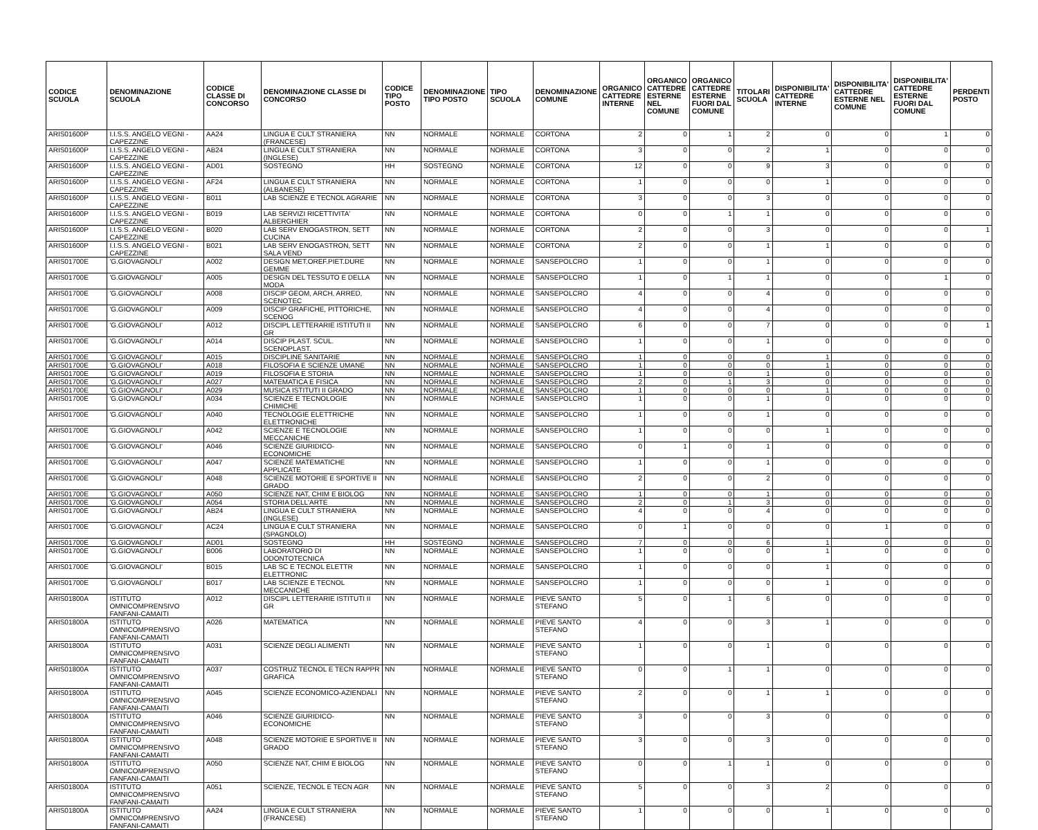| CODICE SCUOLA | DENOMINAZIONE SCUOLA | CODICE CLASSE DI CONCORSO | DENOMINAZIONE CLASSE DI CONCORSO | CODICE TIPO POSTO | DENOMINAZIONE TIPO POSTO | TIPO SCUOLA | DENOMINAZIONE COMUNE | ORGANICO CATTEDRE INTERNE | ORGANICO CATTEDRE ESTERNE NEL COMUNE | ORGANICO CATTEDRE ESTERNE FUORI DAL COMUNE | TITOLARI SCUOLA | DISPONIBILITA' CATTEDRE INTERNE | DISPONIBILITA' CATTEDRE ESTERNE NEL COMUNE | DISPONIBILITA' CATTEDRE ESTERNE FUORI DAL COMUNE | PERDENTI POSTO |
| --- | --- | --- | --- | --- | --- | --- | --- | --- | --- | --- | --- | --- | --- | --- | --- |
| ARIS01600P | I.I.S.S. ANGELO VEGNI - CAPEZZINE | AA24 | LINGUA E CULT STRANIERA (FRANCESE) | NN | NORMALE | NORMALE | CORTONA | 2 | 0 | 1 | 2 | 0 | 0 | 1 | 0 |
| ARIS01600P | I.I.S.S. ANGELO VEGNI - CAPEZZINE | AB24 | LINGUA E CULT STRANIERA (INGLESE) | NN | NORMALE | NORMALE | CORTONA | 3 | 0 | 0 | 2 | 1 | 0 | 0 | 0 |
| ARIS01600P | I.I.S.S. ANGELO VEGNI - CAPEZZINE | AD01 | SOSTEGNO | HH | SOSTEGNO | NORMALE | CORTONA | 12 | 0 | 0 | 9 | 3 | 0 | 0 | 0 |
| ARIS01600P | I.I.S.S. ANGELO VEGNI - CAPEZZINE | AF24 | LINGUA E CULT STRANIERA (ALBANESE) | NN | NORMALE | NORMALE | CORTONA | 1 | 0 | 0 | 0 | 1 | 0 | 0 | 0 |
| ARIS01600P | I.I.S.S. ANGELO VEGNI - CAPEZZINE | B011 | LAB SCIENZE E TECNOL AGRARIE | NN | NORMALE | NORMALE | CORTONA | 3 | 0 | 0 | 3 | 0 | 0 | 0 | 0 |
| ARIS01600P | I.I.S.S. ANGELO VEGNI - CAPEZZINE | B019 | LAB SERVIZI RICETTIVITA' ALBERGHIER | NN | NORMALE | NORMALE | CORTONA | 0 | 0 | 1 | 1 | 0 | 0 | 0 | 0 |
| ARIS01600P | I.I.S.S. ANGELO VEGNI - CAPEZZINE | B020 | LAB SERV ENOGASTRON, SETT CUCINA | NN | NORMALE | NORMALE | CORTONA | 2 | 0 | 0 | 3 | 0 | 0 | 0 | 1 |
| ARIS01600P | I.I.S.S. ANGELO VEGNI - CAPEZZINE | B021 | LAB SERV ENOGASTRON, SETT SALA VEND | NN | NORMALE | NORMALE | CORTONA | 2 | 0 | 0 | 1 | 1 | 0 | 0 | 0 |
| ARIS01700E | 'G.GIOVAGNOLI' | A002 | DESIGN MET.OREF.PIET.DURE GEMME | NN | NORMALE | NORMALE | SANSEPOLCRO | 1 | 0 | 0 | 1 | 0 | 0 | 0 | 0 |
| ARIS01700E | 'G.GIOVAGNOLI' | A005 | DESIGN DEL TESSUTO E DELLA MODA | NN | NORMALE | NORMALE | SANSEPOLCRO | 1 | 0 | 1 | 1 | 0 | 0 | 1 | 0 |
| ARIS01700E | 'G.GIOVAGNOLI' | A008 | DISCIP GEOM, ARCH, ARRED, SCENOTEC | NN | NORMALE | NORMALE | SANSEPOLCRO | 4 | 0 | 0 | 4 | 0 | 0 | 0 | 0 |
| ARIS01700E | 'G.GIOVAGNOLI' | A009 | DISCIP GRAFICHE, PITTORICHE, SCENOG | NN | NORMALE | NORMALE | SANSEPOLCRO | 4 | 0 | 0 | 4 | 0 | 0 | 0 | 0 |
| ARIS01700E | 'G.GIOVAGNOLI' | A012 | DISCIPL LETTERARIE ISTITUTI II GR | NN | NORMALE | NORMALE | SANSEPOLCRO | 6 | 0 | 0 | 7 | 0 | 0 | 0 | 1 |
| ARIS01700E | 'G.GIOVAGNOLI' | A014 | DISCIP PLAST. SCUL. SCENOPLAST. | NN | NORMALE | NORMALE | SANSEPOLCRO | 1 | 0 | 0 | 1 | 0 | 0 | 0 | 0 |
| ARIS01700E | 'G.GIOVAGNOLI' | A015 | DISCIPLINE SANITARIE | NN | NORMALE | NORMALE | SANSEPOLCRO | 1 | 0 | 0 | 0 | 1 | 0 | 0 | 0 |
| ARIS01700E | 'G.GIOVAGNOLI' | A018 | FILOSOFIA E SCIENZE UMANE | NN | NORMALE | NORMALE | SANSEPOLCRO | 1 | 0 | 0 | 0 | 1 | 0 | 0 | 0 |
| ARIS01700E | 'G.GIOVAGNOLI' | A019 | FILOSOFIA E STORIA | NN | NORMALE | NORMALE | SANSEPOLCRO | 1 | 0 | 0 | 1 | 0 | 0 | 0 | 0 |
| ARIS01700E | 'G.GIOVAGNOLI' | A027 | MATEMATICA E FISICA | NN | NORMALE | NORMALE | SANSEPOLCRO | 2 | 0 | 1 | 3 | 0 | 0 | 0 | 0 |
| ARIS01700E | 'G.GIOVAGNOLI' | A029 | MUSICA ISTITUTI II GRADO | NN | NORMALE | NORMALE | SANSEPOLCRO | 1 | 0 | 0 | 0 | 1 | 0 | 0 | 0 |
| ARIS01700E | 'G.GIOVAGNOLI' | A034 | SCIENZE E TECNOLOGIE CHIMICHE | NN | NORMALE | NORMALE | SANSEPOLCRO | 1 | 0 | 0 | 1 | 0 | 0 | 0 | 0 |
| ARIS01700E | 'G.GIOVAGNOLI' | A040 | TECNOLOGIE ELETTRICHE ELETTRONICHE | NN | NORMALE | NORMALE | SANSEPOLCRO | 1 | 0 | 0 | 1 | 0 | 0 | 0 | 0 |
| ARIS01700E | 'G.GIOVAGNOLI' | A042 | SCIENZE E TECNOLOGIE MECCANICHE | NN | NORMALE | NORMALE | SANSEPOLCRO | 1 | 0 | 0 | 0 | 1 | 0 | 0 | 0 |
| ARIS01700E | 'G.GIOVAGNOLI' | A046 | SCIENZE GIURIDICO-ECONOMICHE | NN | NORMALE | NORMALE | SANSEPOLCRO | 0 | 1 | 0 | 1 | 0 | 0 | 0 | 0 |
| ARIS01700E | 'G.GIOVAGNOLI' | A047 | SCIENZE MATEMATICHE APPLICATE | NN | NORMALE | NORMALE | SANSEPOLCRO | 1 | 0 | 0 | 1 | 0 | 0 | 0 | 0 |
| ARIS01700E | 'G.GIOVAGNOLI' | A048 | SCIENZE MOTORIE E SPORTIVE II GRADO | NN | NORMALE | NORMALE | SANSEPOLCRO | 2 | 0 | 0 | 2 | 0 | 0 | 0 | 0 |
| ARIS01700E | 'G.GIOVAGNOLI' | A050 | SCIENZE NAT, CHIM E BIOLOG | NN | NORMALE | NORMALE | SANSEPOLCRO | 1 | 0 | 0 | 1 | 0 | 0 | 0 | 0 |
| ARIS01700E | 'G.GIOVAGNOLI' | A054 | STORIA DELL'ARTE | NN | NORMALE | NORMALE | SANSEPOLCRO | 2 | 0 | 1 | 3 | 0 | 0 | 0 | 0 |
| ARIS01700E | 'G.GIOVAGNOLI' | AB24 | LINGUA E CULT STRANIERA (INGLESE) | NN | NORMALE | NORMALE | SANSEPOLCRO | 4 | 0 | 0 | 4 | 0 | 0 | 0 | 0 |
| ARIS01700E | 'G.GIOVAGNOLI' | AC24 | LINGUA E CULT STRANIERA (SPAGNOLO) | NN | NORMALE | NORMALE | SANSEPOLCRO | 0 | 1 | 0 | 0 | 0 | 1 | 0 | 0 |
| ARIS01700E | 'G.GIOVAGNOLI' | AD01 | SOSTEGNO | HH | SOSTEGNO | NORMALE | SANSEPOLCRO | 7 | 0 | 0 | 6 | 1 | 0 | 0 | 0 |
| ARIS01700E | 'G.GIOVAGNOLI' | B006 | LABORATORIO DI ODONTOTECNICA | NN | NORMALE | NORMALE | SANSEPOLCRO | 1 | 0 | 0 | 0 | 1 | 0 | 0 | 0 |
| ARIS01700E | 'G.GIOVAGNOLI' | B015 | LAB SC E TECNOL ELETTR ELETTRONIC | NN | NORMALE | NORMALE | SANSEPOLCRO | 1 | 0 | 0 | 0 | 1 | 0 | 0 | 0 |
| ARIS01700E | 'G.GIOVAGNOLI' | B017 | LAB SCIENZE E TECNOL MECCANICHE | NN | NORMALE | NORMALE | SANSEPOLCRO | 1 | 0 | 0 | 0 | 1 | 0 | 0 | 0 |
| ARIS01800A | ISTITUTO OMNICOMPRENSIVO FANFANI-CAMAITI | A012 | DISCIPL LETTERARIE ISTITUTI II GR | NN | NORMALE | NORMALE | PIEVE SANTO STEFANO | 5 | 0 | 1 | 6 | 0 | 0 | 0 | 0 |
| ARIS01800A | ISTITUTO OMNICOMPRENSIVO FANFANI-CAMAITI | A026 | MATEMATICA | NN | NORMALE | NORMALE | PIEVE SANTO STEFANO | 4 | 0 | 0 | 3 | 1 | 0 | 0 | 0 |
| ARIS01800A | ISTITUTO OMNICOMPRENSIVO FANFANI-CAMAITI | A031 | SCIENZE DEGLI ALIMENTI | NN | NORMALE | NORMALE | PIEVE SANTO STEFANO | 1 | 0 | 0 | 1 | 0 | 0 | 0 | 0 |
| ARIS01800A | ISTITUTO OMNICOMPRENSIVO FANFANI-CAMAITI | A037 | COSTRUZ TECNOL E TECN RAPPR GRAFICA | NN | NORMALE | NORMALE | PIEVE SANTO STEFANO | 0 | 0 | 1 | 1 | 0 | 0 | 0 | 0 |
| ARIS01800A | ISTITUTO OMNICOMPRENSIVO FANFANI-CAMAITI | A045 | SCIENZE ECONOMICO-AZIENDALI | NN | NORMALE | NORMALE | PIEVE SANTO STEFANO | 2 | 0 | 0 | 1 | 1 | 0 | 0 | 0 |
| ARIS01800A | ISTITUTO OMNICOMPRENSIVO FANFANI-CAMAITI | A046 | SCIENZE GIURIDICO-ECONOMICHE | NN | NORMALE | NORMALE | PIEVE SANTO STEFANO | 3 | 0 | 0 | 3 | 0 | 0 | 0 | 0 |
| ARIS01800A | ISTITUTO OMNICOMPRENSIVO FANFANI-CAMAITI | A048 | SCIENZE MOTORIE E SPORTIVE II GRADO | NN | NORMALE | NORMALE | PIEVE SANTO STEFANO | 3 | 0 | 0 | 3 | 0 | 0 | 0 | 0 |
| ARIS01800A | ISTITUTO OMNICOMPRENSIVO FANFANI-CAMAITI | A050 | SCIENZE NAT, CHIM E BIOLOG | NN | NORMALE | NORMALE | PIEVE SANTO STEFANO | 0 | 0 | 1 | 1 | 0 | 0 | 0 | 0 |
| ARIS01800A | ISTITUTO OMNICOMPRENSIVO FANFANI-CAMAITI | A051 | SCIENZE, TECNOL E TECN AGR | NN | NORMALE | NORMALE | PIEVE SANTO STEFANO | 5 | 0 | 0 | 3 | 2 | 0 | 0 | 0 |
| ARIS01800A | ISTITUTO OMNICOMPRENSIVO FANFANI-CAMAITI | AA24 | LINGUA E CULT STRANIERA (FRANCESE) | NN | NORMALE | NORMALE | PIEVE SANTO STEFANO | 1 | 0 | 0 | 0 | 1 | 0 | 0 | 0 |